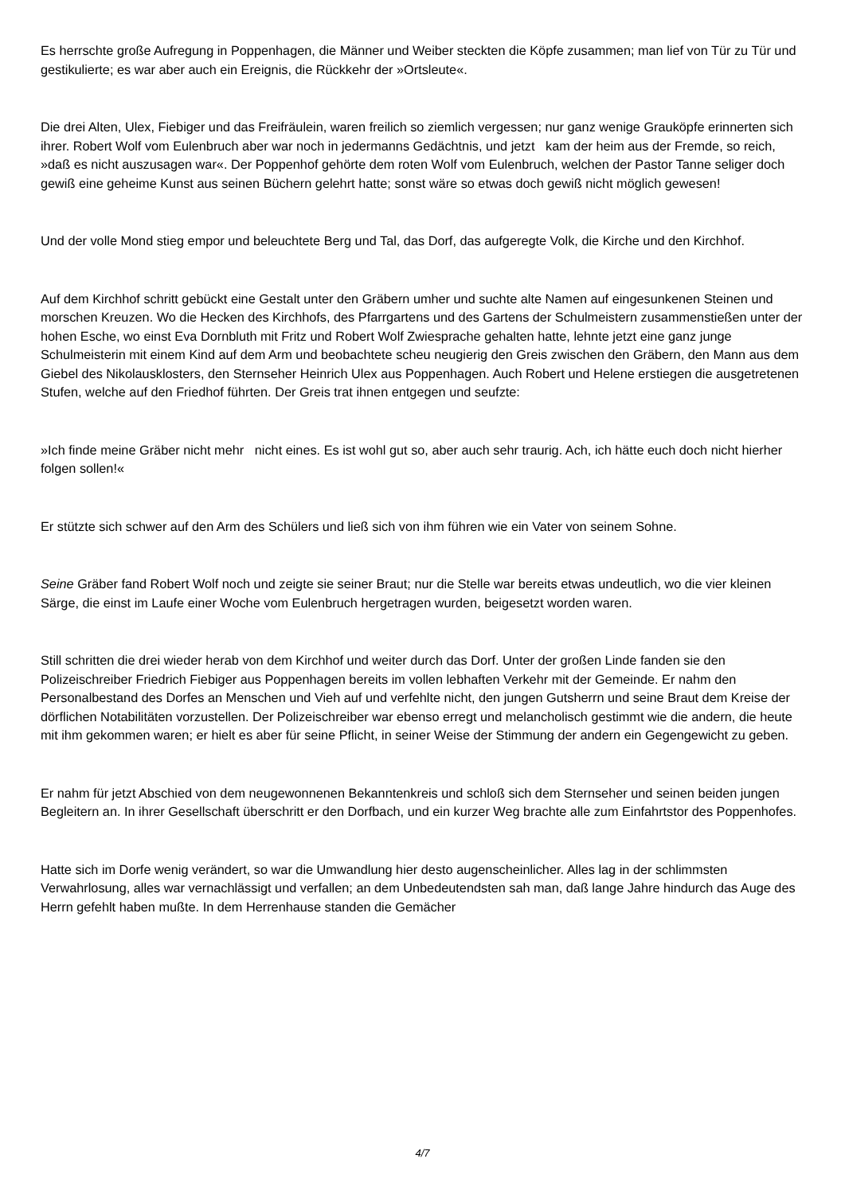Es herrschte große Aufregung in Poppenhagen, die Männer und Weiber steckten die Köpfe zusammen; man lief von Tür zu Tür und gestikulierte; es war aber auch ein Ereignis, die Rückkehr der »Ortsleute«.
Die drei Alten, Ulex, Fiebiger und das Freifräulein, waren freilich so ziemlich vergessen; nur ganz wenige Grauköpfe erinnerten sich ihrer. Robert Wolf vom Eulenbruch aber war noch in jedermanns Gedächtnis, und jetzt kam der heim aus der Fremde, so reich, »daß es nicht auszusagen war«. Der Poppenhof gehörte dem roten Wolf vom Eulenbruch, welchen der Pastor Tanne seliger doch gewiß eine geheime Kunst aus seinen Büchern gelehrt hatte; sonst wäre so etwas doch gewiß nicht möglich gewesen!
Und der volle Mond stieg empor und beleuchtete Berg und Tal, das Dorf, das aufgeregte Volk, die Kirche und den Kirchhof.
Auf dem Kirchhof schritt gebückt eine Gestalt unter den Gräbern umher und suchte alte Namen auf eingesunkenen Steinen und morschen Kreuzen. Wo die Hecken des Kirchhofs, des Pfarrgartens und des Gartens der Schulmeistern zusammenstießen unter der hohen Esche, wo einst Eva Dornbluth mit Fritz und Robert Wolf Zwiesprache gehalten hatte, lehnte jetzt eine ganz junge Schulmeisterin mit einem Kind auf dem Arm und beobachtete scheu neugierig den Greis zwischen den Gräbern, den Mann aus dem Giebel des Nikolausklosters, den Sternseher Heinrich Ulex aus Poppenhagen. Auch Robert und Helene erstiegen die ausgetretenen Stufen, welche auf den Friedhof führten. Der Greis trat ihnen entgegen und seufzte:
»Ich finde meine Gräber nicht mehr nicht eines. Es ist wohl gut so, aber auch sehr traurig. Ach, ich hätte euch doch nicht hierher folgen sollen!«
Er stützte sich schwer auf den Arm des Schülers und ließ sich von ihm führen wie ein Vater von seinem Sohne.
Seine Gräber fand Robert Wolf noch und zeigte sie seiner Braut; nur die Stelle war bereits etwas undeutlich, wo die vier kleinen Särge, die einst im Laufe einer Woche vom Eulenbruch hergetragen wurden, beigesetzt worden waren.
Still schritten die drei wieder herab von dem Kirchhof und weiter durch das Dorf. Unter der großen Linde fanden sie den Polizeischreiber Friedrich Fiebiger aus Poppenhagen bereits im vollen lebhaften Verkehr mit der Gemeinde. Er nahm den Personalbestand des Dorfes an Menschen und Vieh auf und verfehlte nicht, den jungen Gutsherrn und seine Braut dem Kreise der dörflichen Notabilitäten vorzustellen. Der Polizeischreiber war ebenso erregt und melancholisch gestimmt wie die andern, die heute mit ihm gekommen waren; er hielt es aber für seine Pflicht, in seiner Weise der Stimmung der andern ein Gegengewicht zu geben.
Er nahm für jetzt Abschied von dem neugewonnenen Bekanntenkreis und schloß sich dem Sternseher und seinen beiden jungen Begleitern an. In ihrer Gesellschaft überschritt er den Dorfbach, und ein kurzer Weg brachte alle zum Einfahrtstor des Poppenhofes.
Hatte sich im Dorfe wenig verändert, so war die Umwandlung hier desto augenscheinlicher. Alles lag in der schlimmsten Verwahrlosung, alles war vernachlässigt und verfallen; an dem Unbedeutendsten sah man, daß lange Jahre hindurch das Auge des Herrn gefehlt haben mußte. In dem Herrenhause standen die Gemächer
4/7